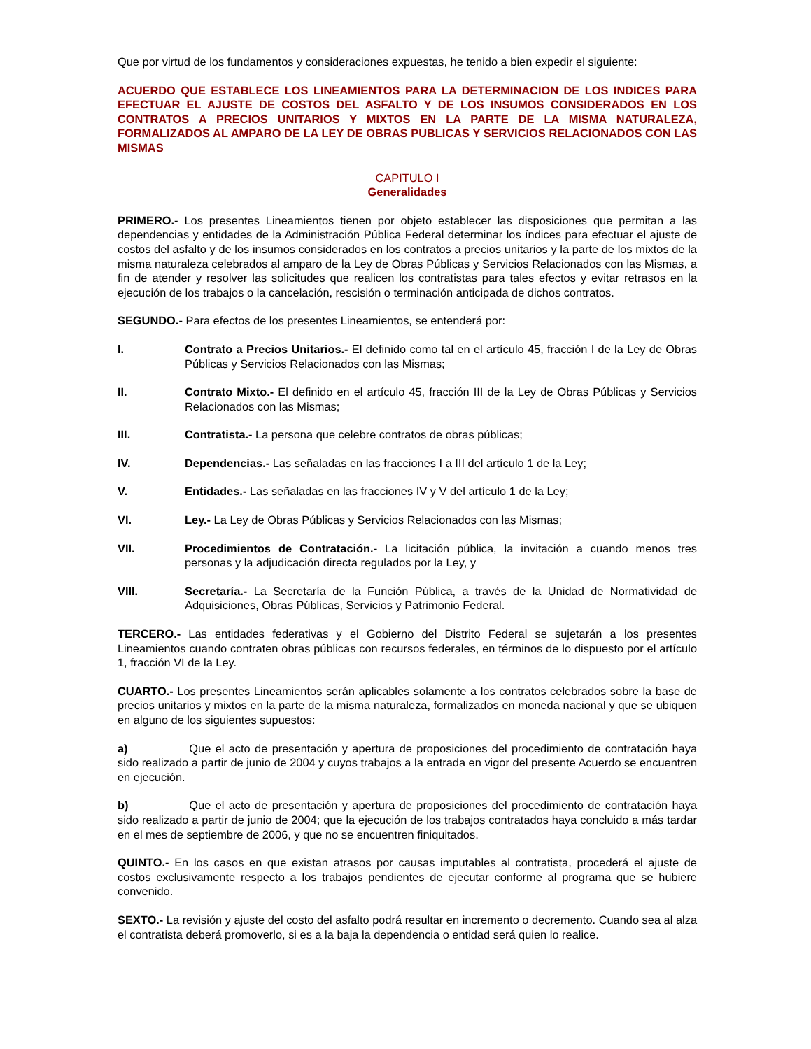Que por virtud de los fundamentos y consideraciones expuestas, he tenido a bien expedir el siguiente:
ACUERDO QUE ESTABLECE LOS LINEAMIENTOS PARA LA DETERMINACION DE LOS INDICES PARA EFECTUAR EL AJUSTE DE COSTOS DEL ASFALTO Y DE LOS INSUMOS CONSIDERADOS EN LOS CONTRATOS A PRECIOS UNITARIOS Y MIXTOS EN LA PARTE DE LA MISMA NATURALEZA, FORMALIZADOS AL AMPARO DE LA LEY DE OBRAS PUBLICAS Y SERVICIOS RELACIONADOS CON LAS MISMAS
CAPITULO I
Generalidades
PRIMERO.- Los presentes Lineamientos tienen por objeto establecer las disposiciones que permitan a las dependencias y entidades de la Administración Pública Federal determinar los índices para efectuar el ajuste de costos del asfalto y de los insumos considerados en los contratos a precios unitarios y la parte de los mixtos de la misma naturaleza celebrados al amparo de la Ley de Obras Públicas y Servicios Relacionados con las Mismas, a fin de atender y resolver las solicitudes que realicen los contratistas para tales efectos y evitar retrasos en la ejecución de los trabajos o la cancelación, rescisión o terminación anticipada de dichos contratos.
SEGUNDO.- Para efectos de los presentes Lineamientos, se entenderá por:
I. Contrato a Precios Unitarios.- El definido como tal en el artículo 45, fracción I de la Ley de Obras Públicas y Servicios Relacionados con las Mismas;
II. Contrato Mixto.- El definido en el artículo 45, fracción III de la Ley de Obras Públicas y Servicios Relacionados con las Mismas;
III. Contratista.- La persona que celebre contratos de obras públicas;
IV. Dependencias.- Las señaladas en las fracciones I a III del artículo 1 de la Ley;
V. Entidades.- Las señaladas en las fracciones IV y V del artículo 1 de la Ley;
VI. Ley.- La Ley de Obras Públicas y Servicios Relacionados con las Mismas;
VII. Procedimientos de Contratación.- La licitación pública, la invitación a cuando menos tres personas y la adjudicación directa regulados por la Ley, y
VIII. Secretaría.- La Secretaría de la Función Pública, a través de la Unidad de Normatividad de Adquisiciones, Obras Públicas, Servicios y Patrimonio Federal.
TERCERO.- Las entidades federativas y el Gobierno del Distrito Federal se sujetarán a los presentes Lineamientos cuando contraten obras públicas con recursos federales, en términos de lo dispuesto por el artículo 1, fracción VI de la Ley.
CUARTO.- Los presentes Lineamientos serán aplicables solamente a los contratos celebrados sobre la base de precios unitarios y mixtos en la parte de la misma naturaleza, formalizados en moneda nacional y que se ubiquen en alguno de los siguientes supuestos:
a) Que el acto de presentación y apertura de proposiciones del procedimiento de contratación haya sido realizado a partir de junio de 2004 y cuyos trabajos a la entrada en vigor del presente Acuerdo se encuentren en ejecución.
b) Que el acto de presentación y apertura de proposiciones del procedimiento de contratación haya sido realizado a partir de junio de 2004; que la ejecución de los trabajos contratados haya concluido a más tardar en el mes de septiembre de 2006, y que no se encuentren finiquitados.
QUINTO.- En los casos en que existan atrasos por causas imputables al contratista, procederá el ajuste de costos exclusivamente respecto a los trabajos pendientes de ejecutar conforme al programa que se hubiere convenido.
SEXTO.- La revisión y ajuste del costo del asfalto podrá resultar en incremento o decremento. Cuando sea al alza el contratista deberá promoverlo, si es a la baja la dependencia o entidad será quien lo realice.